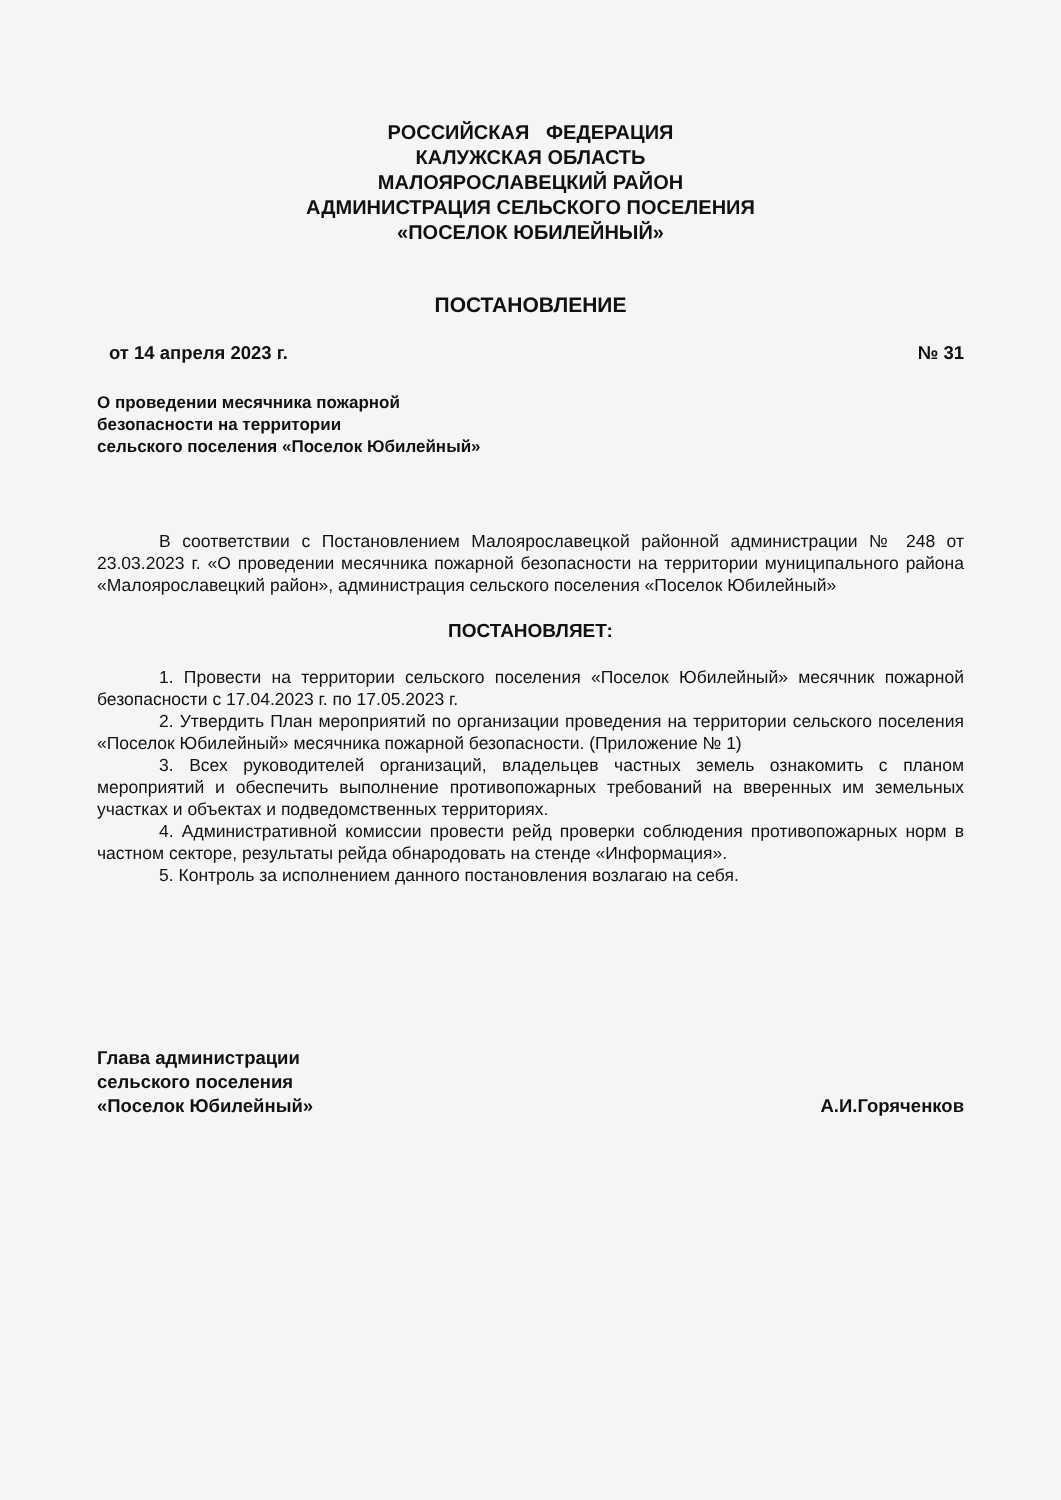РОССИЙСКАЯ ФЕДЕРАЦИЯ
КАЛУЖСКАЯ ОБЛАСТЬ
МАЛОЯРОСЛАВЕЦКИЙ РАЙОН
АДМИНИСТРАЦИЯ СЕЛЬСКОГО ПОСЕЛЕНИЯ
«ПОСЕЛОК ЮБИЛЕЙНЫЙ»
ПОСТАНОВЛЕНИЕ
от 14 апреля 2023 г. № 31
О проведении месячника пожарной
безопасности на территории
сельского поселения «Поселок Юбилейный»
В соответствии с Постановлением Малоярославецкой районной администрации № 248 от 23.03.2023 г. «О проведении месячника пожарной безопасности на территории муниципального района «Малоярославецкий район», администрация сельского поселения «Поселок Юбилейный»
ПОСТАНОВЛЯЕТ:
1. Провести на территории сельского поселения «Поселок Юбилейный» месячник пожарной безопасности с 17.04.2023 г. по 17.05.2023 г.
2. Утвердить План мероприятий по организации проведения на территории сельского поселения «Поселок Юбилейный» месячника пожарной безопасности. (Приложение № 1)
3. Всех руководителей организаций, владельцев частных земель ознакомить с планом мероприятий и обеспечить выполнение противопожарных требований на вверенных им земельных участках и объектах и подведомственных территориях.
4. Административной комиссии провести рейд проверки соблюдения противопожарных норм в частном секторе, результаты рейда обнародовать на стенде «Информация».
5. Контроль за исполнением данного постановления возлагаю на себя.
Глава администрации
сельского поселения
«Поселок Юбилейный»
А.И.Горяченков